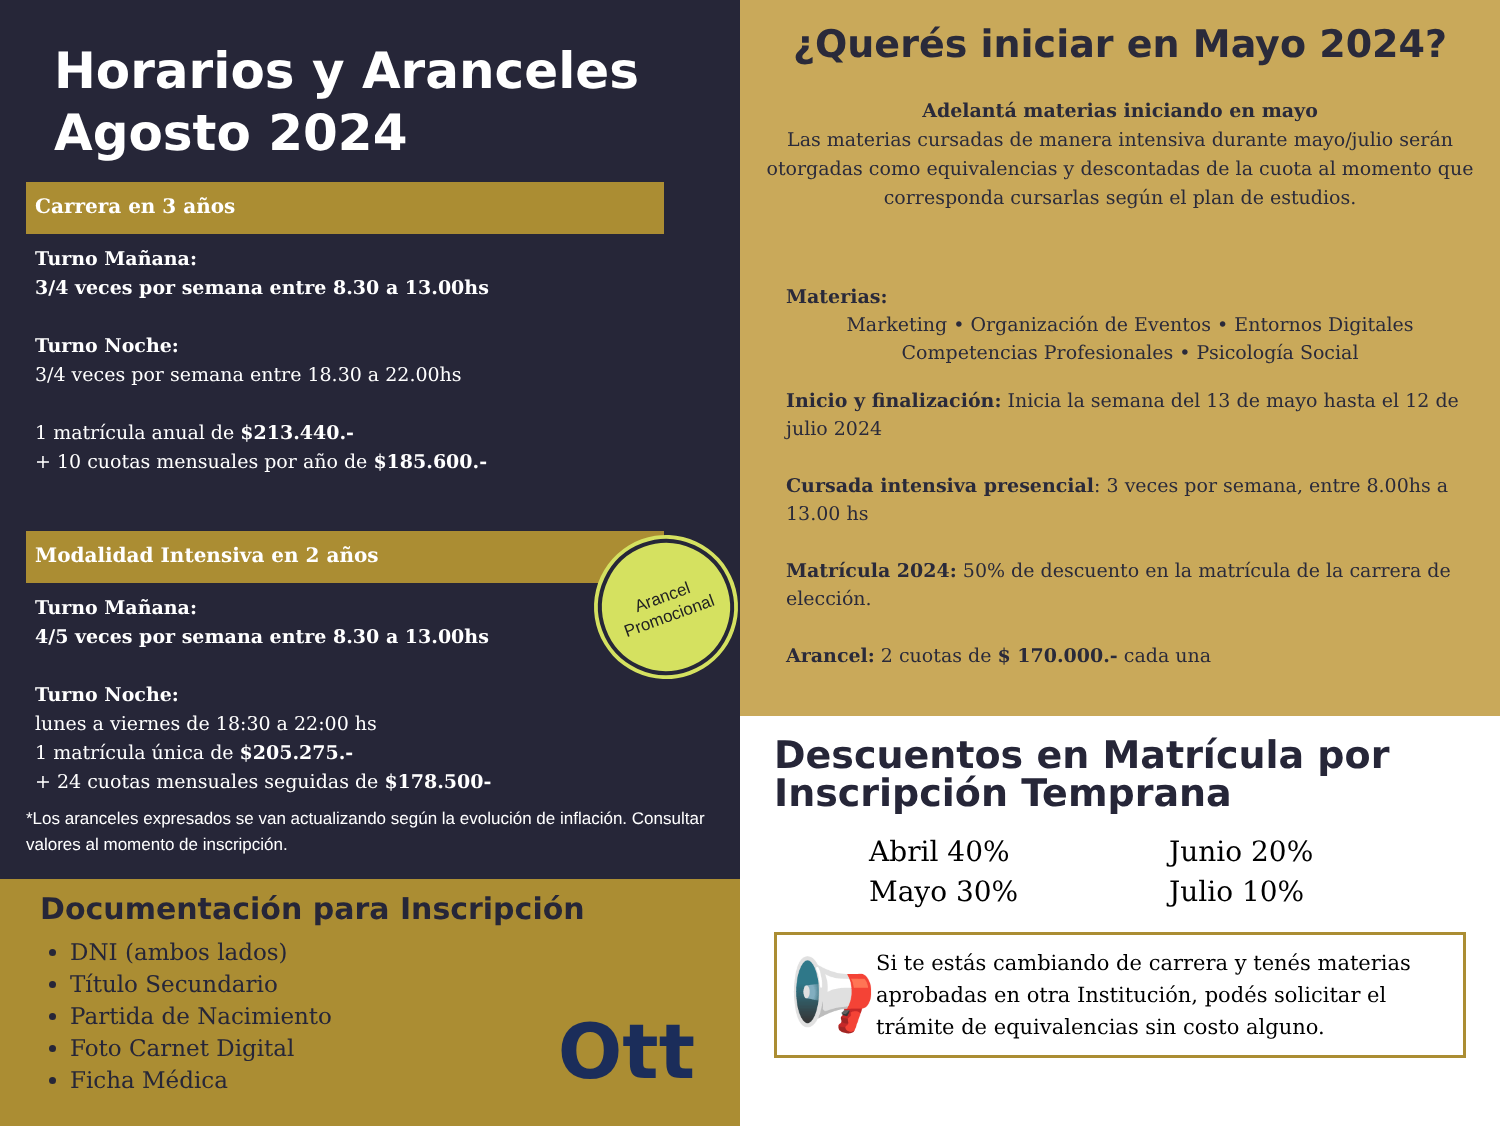Horarios y Aranceles
Agosto 2024
Carrera en 3 años
Turno Mañana:
3/4 veces por semana entre 8.30 a 13.00hs
Turno Noche:
3/4 veces por semana entre 18.30 a 22.00hs
1 matrícula anual de $213.440.-
+ 10 cuotas mensuales por año de $185.600.-
Modalidad Intensiva en 2 años
Turno Mañana:
4/5 veces por semana entre 8.30 a 13.00hs
Turno Noche:
lunes a viernes de 18:30 a 22:00 hs
1 matrícula única de $205.275.-
+ 24 cuotas mensuales seguidas de $178.500-
*Los aranceles expresados se van actualizando según la evolución de inflación. Consultar valores al momento de inscripción.
Arancel
Promocional
Documentación para Inscripción
DNI (ambos lados)
Título Secundario
Partida de Nacimiento
Foto Carnet Digital
Ficha Médica
Ott
¿Querés iniciar en Mayo 2024?
Adelantá materias iniciando en mayo
Las materias cursadas de manera intensiva durante mayo/julio serán otorgadas como equivalencias y descontadas de la cuota al momento que corresponda cursarlas según el plan de estudios.
Materias:
Marketing • Organización de Eventos • Entornos Digitales
Competencias Profesionales • Psicología Social
Inicio y finalización: Inicia la semana del 13 de mayo hasta el 12 de julio 2024
Cursada intensiva presencial: 3 veces por semana, entre 8.00hs a 13.00 hs
Matrícula 2024: 50% de descuento en la matrícula de la carrera de elección.
Arancel: 2 cuotas de $ 170.000.- cada una
Descuentos en Matrícula por Inscripción Temprana
Abril 40%
Junio 20%
Mayo 30%
Julio 10%
📢
Si te estás cambiando de carrera y tenés materias aprobadas en otra Institución, podés solicitar el trámite de equivalencias sin costo alguno.